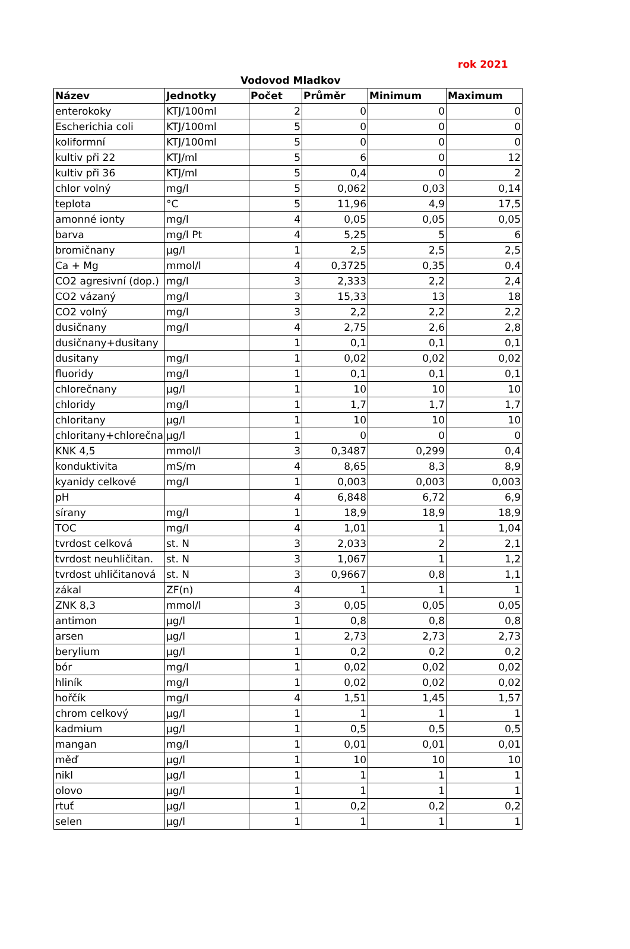rok 2021
Vodovod Mladkov
| Název | Jednotky | Počet | Průměr | Minimum | Maximum |
| --- | --- | --- | --- | --- | --- |
| enterokoky | KTJ/100ml | 2 | 0 | 0 | 0 |
| Escherichia coli | KTJ/100ml | 5 | 0 | 0 | 0 |
| koliformní | KTJ/100ml | 5 | 0 | 0 | 0 |
| kultiv při 22 | KTJ/ml | 5 | 6 | 0 | 12 |
| kultiv při 36 | KTJ/ml | 5 | 0,4 | 0 | 2 |
| chlor volný | mg/l | 5 | 0,062 | 0,03 | 0,14 |
| teplota | °C | 5 | 11,96 | 4,9 | 17,5 |
| amonné ionty | mg/l | 4 | 0,05 | 0,05 | 0,05 |
| barva | mg/l Pt | 4 | 5,25 | 5 | 6 |
| bromičnany | µg/l | 1 | 2,5 | 2,5 | 2,5 |
| Ca + Mg | mmol/l | 4 | 0,3725 | 0,35 | 0,4 |
| CO2 agresivní (dop.) | mg/l | 3 | 2,333 | 2,2 | 2,4 |
| CO2 vázaný | mg/l | 3 | 15,33 | 13 | 18 |
| CO2 volný | mg/l | 3 | 2,2 | 2,2 | 2,2 |
| dusičnany | mg/l | 4 | 2,75 | 2,6 | 2,8 |
| dusičnany+dusitany | | 1 | 0,1 | 0,1 | 0,1 |
| dusitany | mg/l | 1 | 0,02 | 0,02 | 0,02 |
| fluoridy | mg/l | 1 | 0,1 | 0,1 | 0,1 |
| chlorečnany | µg/l | 1 | 10 | 10 | 10 |
| chloridy | mg/l | 1 | 1,7 | 1,7 | 1,7 |
| chloritany | µg/l | 1 | 10 | 10 | 10 |
| chloritany+chlorečna | µg/l | 1 | 0 | 0 | 0 |
| KNK 4,5 | mmol/l | 3 | 0,3487 | 0,299 | 0,4 |
| konduktivita | mS/m | 4 | 8,65 | 8,3 | 8,9 |
| kyanidy celkové | mg/l | 1 | 0,003 | 0,003 | 0,003 |
| pH | | 4 | 6,848 | 6,72 | 6,9 |
| sírany | mg/l | 1 | 18,9 | 18,9 | 18,9 |
| TOC | mg/l | 4 | 1,01 | 1 | 1,04 |
| tvrdost celková | st. N | 3 | 2,033 | 2 | 2,1 |
| tvrdost neuhličitan. | st. N | 3 | 1,067 | 1 | 1,2 |
| tvrdost uhličitanová | st. N | 3 | 0,9667 | 0,8 | 1,1 |
| zákal | ZF(n) | 4 | 1 | 1 | 1 |
| ZNK 8,3 | mmol/l | 3 | 0,05 | 0,05 | 0,05 |
| antimon | µg/l | 1 | 0,8 | 0,8 | 0,8 |
| arsen | µg/l | 1 | 2,73 | 2,73 | 2,73 |
| berylium | µg/l | 1 | 0,2 | 0,2 | 0,2 |
| bór | mg/l | 1 | 0,02 | 0,02 | 0,02 |
| hliník | mg/l | 1 | 0,02 | 0,02 | 0,02 |
| hořčík | mg/l | 4 | 1,51 | 1,45 | 1,57 |
| chrom celkový | µg/l | 1 | 1 | 1 | 1 |
| kadmium | µg/l | 1 | 0,5 | 0,5 | 0,5 |
| mangan | mg/l | 1 | 0,01 | 0,01 | 0,01 |
| měď | µg/l | 1 | 10 | 10 | 10 |
| nikl | µg/l | 1 | 1 | 1 | 1 |
| olovo | µg/l | 1 | 1 | 1 | 1 |
| rtuť | µg/l | 1 | 0,2 | 0,2 | 0,2 |
| selen | µg/l | 1 | 1 | 1 | 1 |